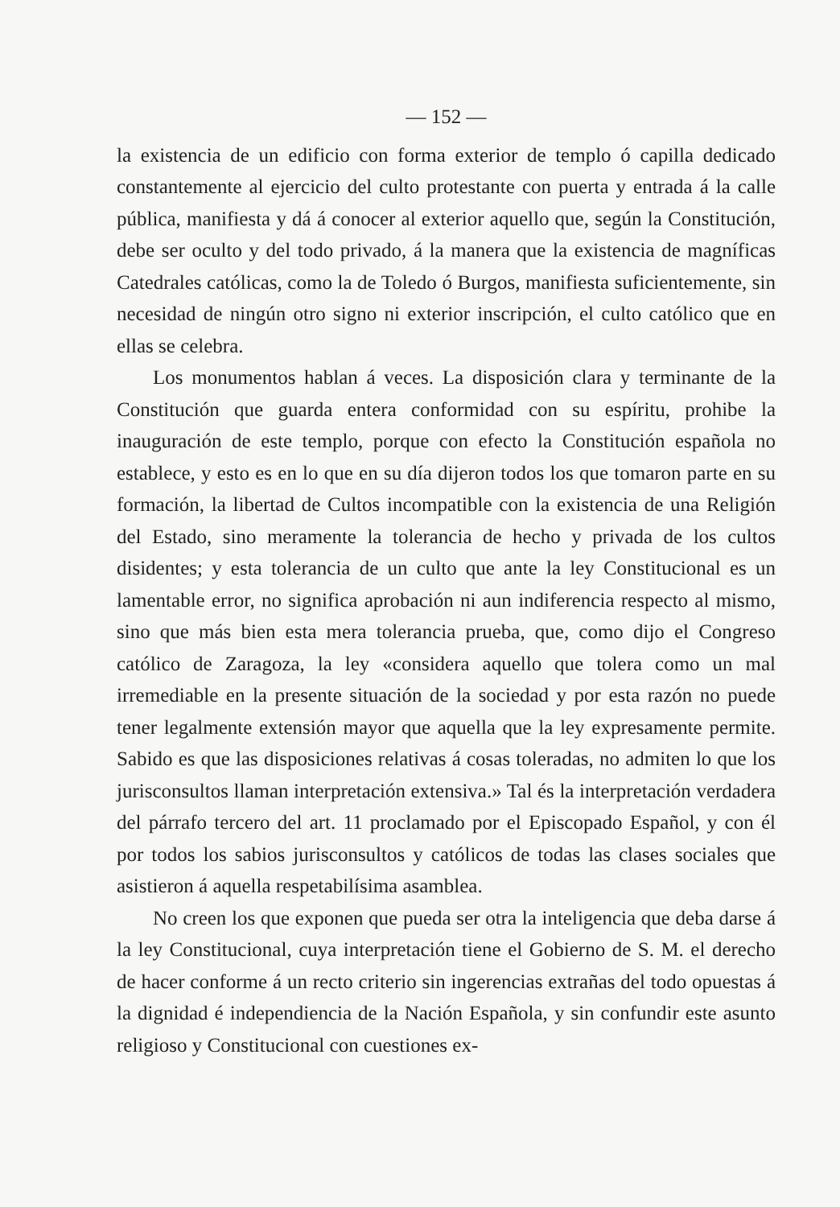— 152 —
la existencia de un edificio con forma exterior de templo ó capilla dedicado constantemente al ejercicio del culto protestante con puerta y entrada á la calle pública, manifiesta y dá á conocer al exterior aquello que, según la Constitución, debe ser oculto y del todo privado, á la manera que la existencia de magníficas Catedrales católicas, como la de Toledo ó Burgos, manifiesta suficientemente, sin necesidad de ningún otro signo ni exterior inscripción, el culto católico que en ellas se celebra.
Los monumentos hablan á veces. La disposición clara y terminante de la Constitución que guarda entera conformidad con su espíritu, prohibe la inauguración de este templo, porque con efecto la Constitución española no establece, y esto es en lo que en su día dijeron todos los que tomaron parte en su formación, la libertad de Cultos incompatible con la existencia de una Religión del Estado, sino meramente la tolerancia de hecho y privada de los cultos disidentes; y esta tolerancia de un culto que ante la ley Constitucional es un lamentable error, no significa aprobación ni aun indiferencia respecto al mismo, sino que más bien esta mera tolerancia prueba, que, como dijo el Congreso católico de Zaragoza, la ley «considera aquello que tolera como un mal irremediable en la presente situación de la sociedad y por esta razón no puede tener legalmente extensión mayor que aquella que la ley expresamente permite. Sabido es que las disposiciones relativas á cosas toleradas, no admiten lo que los jurisconsultos llaman interpretación extensiva.» Tal és la interpretación verdadera del párrafo tercero del art. 11 proclamado por el Episcopado Español, y con él por todos los sabios jurisconsultos y católicos de todas las clases sociales que asistieron á aquella respetabilísima asamblea.
No creen los que exponen que pueda ser otra la inteligencia que deba darse á la ley Constitucional, cuya interpretación tiene el Gobierno de S. M. el derecho de hacer conforme á un recto criterio sin ingerencias extrañas del todo opuestas á la dignidad é independiencia de la Nación Española, y sin confundir este asunto religioso y Constitucional con cuestiones ex-